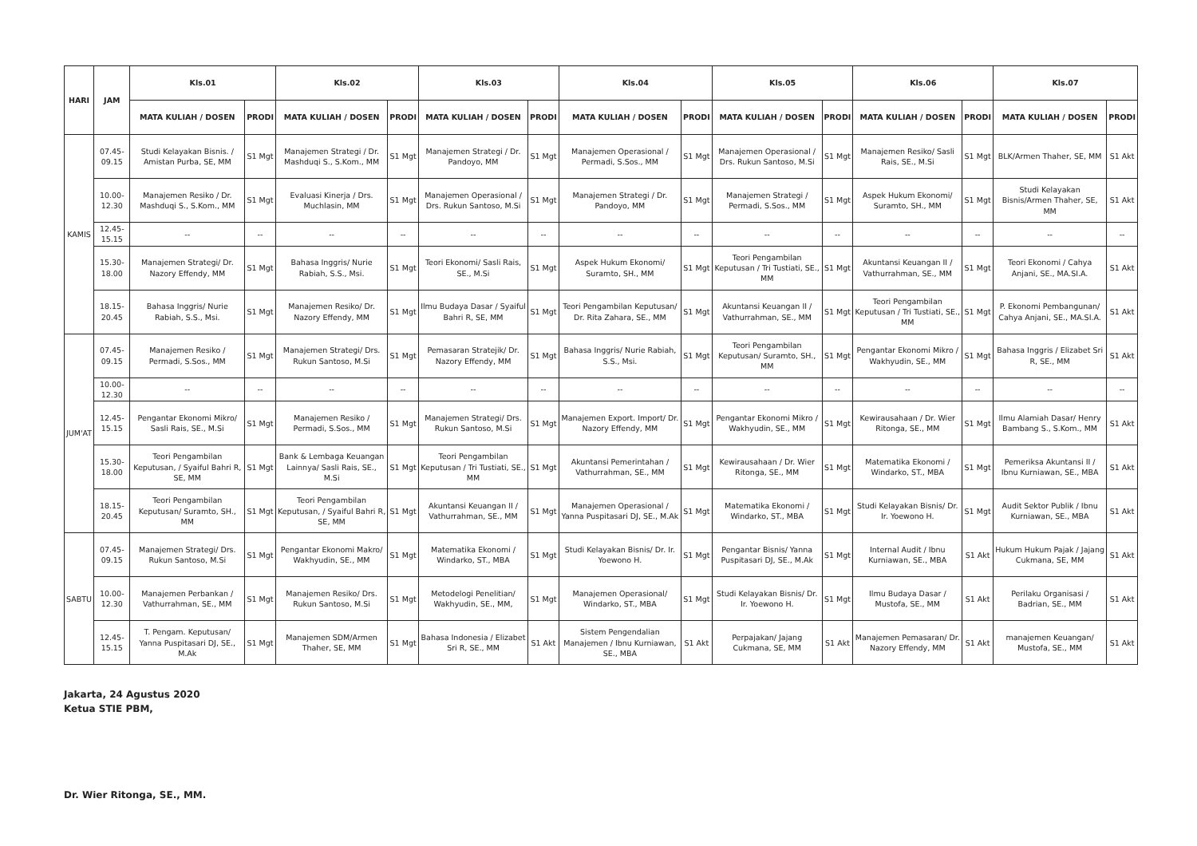| HARI | JAM | Kls.01 | | Kls.02 | | Kls.03 | | Kls.04 | | Kls.05 | | Kls.06 | | Kls.07 | |
| --- | --- | --- | --- | --- | --- | --- | --- | --- | --- | --- | --- | --- | --- | --- | --- |
| | | MATA KULIAH / DOSEN | PRODI | MATA KULIAH / DOSEN | PRODI | MATA KULIAH / DOSEN | PRODI | MATA KULIAH / DOSEN | PRODI | MATA KULIAH / DOSEN | PRODI | MATA KULIAH / DOSEN | PRODI | MATA KULIAH / DOSEN | PRODI |
| KAMIS | 07.45-09.15 | Studi Kelayakan Bisnis. / Amistan Purba, SE, MM | S1 Mgt | Manajemen Strategi / Dr. Mashduqi S., S.Kom., MM | S1 Mgt | Manajemen Strategi / Dr. Pandoyo, MM | S1 Mgt | Manajemen Operasional / Permadi, S.Sos., MM | S1 Mgt | Manajemen Operasional / Drs. Rukun Santoso, M.Si | S1 Mgt | Manajemen Resiko/ Sasli Rais, SE., M.Si | S1 Mgt | BLK/Armen Thaher, SE, MM | S1 Akt |
| | 10.00-12.30 | Manajemen Resiko / Dr. Mashduqi S., S.Kom., MM | S1 Mgt | Evaluasi Kinerja / Drs. Muchlasin, MM | S1 Mgt | Manajemen Operasional / Drs. Rukun Santoso, M.Si | S1 Mgt | Manajemen Strategi / Dr. Pandoyo, MM | S1 Mgt | Manajemen Strategi / Permadi, S.Sos., MM | S1 Mgt | Aspek Hukum Ekonomi/ Suramto, SH., MM | S1 Mgt | Studi Kelayakan Bisnis/Armen Thaher, SE, MM | S1 Akt |
| | 12.45-15.15 | -- | -- | -- | -- | -- | -- | -- | -- | -- | -- | -- | -- | -- | -- |
| | 15.30-18.00 | Manajemen Strategi/ Dr. Nazory Effendy, MM | S1 Mgt | Bahasa Inggris/ Nurie Rabiah, S.S., Msi. | S1 Mgt | Teori Ekonomi/ Sasli Rais, SE., M.Si | S1 Mgt | Aspek Hukum Ekonomi/ Suramto, SH., MM | S1 Mgt | Teori Pengambilan Keputusan / Tri Tustiati, SE., MM | S1 Mgt | Akuntansi Keuangan II / Vathurrahman, SE., MM | S1 Mgt | Teori Ekonomi / Cahya Anjani, SE., MA.SI.A. | S1 Akt |
| | 18.15-20.45 | Bahasa Inggris/ Nurie Rabiah, S.S., Msi. | S1 Mgt | Manajemen Resiko/ Dr. Nazory Effendy, MM | S1 Mgt | Ilmu Budaya Dasar / Syaiful Bahri R, SE, MM | S1 Mgt | Teori Pengambilan Keputusan/ Dr. Rita Zahara, SE., MM | S1 Mgt | Akuntansi Keuangan II / Vathurrahman, SE., MM | S1 Mgt | Teori Pengambilan Keputusan / Tri Tustiati, SE., MM | S1 Mgt | P. Ekonomi Pembangunan/ Cahya Anjani, SE., MA.SI.A. | S1 Akt |
| JUM'AT | 07.45-09.15 | Manajemen Resiko / Permadi, S.Sos., MM | S1 Mgt | Manajemen Strategi/ Drs. Rukun Santoso, M.Si | S1 Mgt | Pemasaran Stratejik/ Dr. Nazory Effendy, MM | S1 Mgt | Bahasa Inggris/ Nurie Rabiah, S.S., Msi. | S1 Mgt | Teori Pengambilan Keputusan/ Suramto, SH., MM | S1 Mgt | Pengantar Ekonomi Mikro / Wakhyudin, SE., MM | S1 Mgt | Bahasa Inggris / Elizabet Sri R, SE., MM | S1 Akt |
| | 10.00-12.30 | -- | -- | -- | -- | -- | -- | -- | -- | -- | -- | -- | -- | -- | -- |
| | 12.45-15.15 | Pengantar Ekonomi Mikro/ Sasli Rais, SE., M.Si | S1 Mgt | Manajemen Resiko / Permadi, S.Sos., MM | S1 Mgt | Manajemen Strategi/ Drs. Rukun Santoso, M.Si | S1 Mgt | Manajemen Export. Import/ Dr. Nazory Effendy, MM | S1 Mgt | Pengantar Ekonomi Mikro / Wakhyudin, SE., MM | S1 Mgt | Kewirausahaan / Dr. Wier Ritonga, SE., MM | S1 Mgt | Ilmu Alamiah Dasar/ Henry Bambang S., S.Kom., MM | S1 Akt |
| | 15.30-18.00 | Teori Pengambilan Keputusan, / Syaiful Bahri R, SE, MM | S1 Mgt | Bank & Lembaga Keuangan Lainnya/ Sasli Rais, SE., M.Si | S1 Mgt | Teori Pengambilan Keputusan / Tri Tustiati, SE., MM | S1 Mgt | Akuntansi Pemerintahan / Vathurrahman, SE., MM | S1 Mgt | Kewirausahaan / Dr. Wier Ritonga, SE., MM | S1 Mgt | Matematika Ekonomi / Windarko, ST., MBA | S1 Mgt | Pemeriksa Akuntansi II / Ibnu Kurniawan, SE., MBA | S1 Akt |
| | 18.15-20.45 | Teori Pengambilan Keputusan/ Suramto, SH., MM | S1 Mgt | Teori Pengambilan Keputusan, / Syaiful Bahri R, SE, MM | S1 Mgt | Akuntansi Keuangan II / Vathurrahman, SE., MM | S1 Mgt | Manajemen Operasional / Yanna Puspitasari DJ, SE., M.Ak | S1 Mgt | Matematika Ekonomi / Windarko, ST., MBA | S1 Mgt | Studi Kelayakan Bisnis/ Dr. Ir. Yoewono H. | S1 Mgt | Audit Sektor Publik / Ibnu Kurniawan, SE., MBA | S1 Akt |
| SABTU | 07.45-09.15 | Manajemen Strategi/ Drs. Rukun Santoso, M.Si | S1 Mgt | Pengantar Ekonomi Makro/ Wakhyudin, SE., MM | S1 Mgt | Matematika Ekonomi / Windarko, ST., MBA | S1 Mgt | Studi Kelayakan Bisnis/ Dr. Ir. Yoewono H. | S1 Mgt | Pengantar Bisnis/ Yanna Puspitasari DJ, SE., M.Ak | S1 Mgt | Internal Audit / Ibnu Kurniawan, SE., MBA | S1 Akt | Hukum Hukum Pajak / Jajang Cukmana, SE, MM | S1 Akt |
| | 10.00-12.30 | Manajemen Perbankan / Vathurrahman, SE., MM | S1 Mgt | Manajemen Resiko/ Drs. Rukun Santoso, M.Si | S1 Mgt | Metodelogi Penelitian/ Wakhyudin, SE., MM, | S1 Mgt | Manajemen Operasional/ Windarko, ST., MBA | S1 Mgt | Studi Kelayakan Bisnis/ Dr. Ir. Yoewono H. | S1 Mgt | Ilmu Budaya Dasar / Mustofa, SE., MM | S1 Akt | Perilaku Organisasi / Badrian, SE., MM | S1 Akt |
| | 12.45-15.15 | T. Pengam. Keputusan/ Yanna Puspitasari DJ, SE., M.Ak | S1 Mgt | Manajemen SDM/Armen Thaher, SE, MM | S1 Mgt | Bahasa Indonesia / Elizabet Sri R, SE., MM | S1 Akt | Sistem Pengendalian Manajemen / Ibnu Kurniawan, SE., MBA | S1 Akt | Perpajakan/ Jajang Cukmana, SE, MM | S1 Akt | Manajemen Pemasaran/ Dr. Nazory Effendy, MM | S1 Akt | manajemen Keuangan/ Mustofa, SE., MM | S1 Akt |
Jakarta, 24 Agustus 2020
Ketua STIE PBM,
Dr. Wier Ritonga, SE., MM.